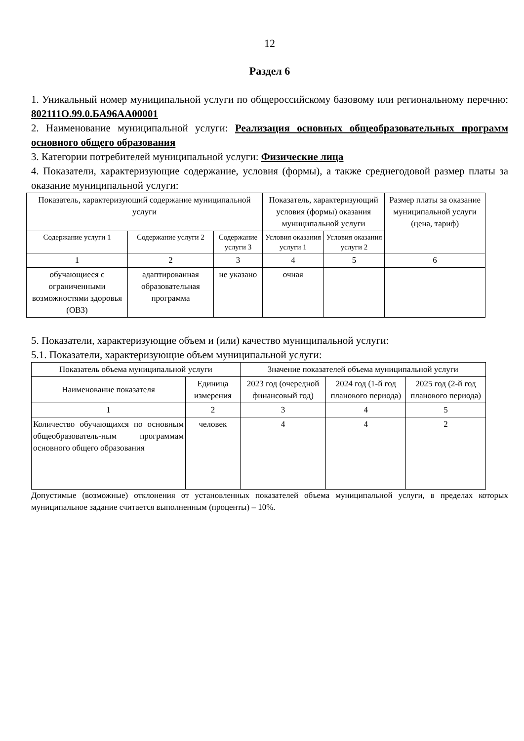12
Раздел 6
1. Уникальный номер муниципальной услуги по общероссийскому базовому или региональному перечню: 802111О.99.0.БА96АА00001
2. Наименование муниципальной услуги: Реализация основных общеобразовательных программ основного общего образования
3. Категории потребителей муниципальной услуги: Физические лица
4. Показатели, характеризующие содержание, условия (формы), а также среднегодовой размер платы за оказание муниципальной услуги:
| Показатель, характеризующий содержание муниципальной услуги | | | Показатель, характеризующий условия (формы) оказания муниципальной услуги | | Размер платы за оказание муниципальной услуги (цена, тариф) |
| --- | --- | --- | --- | --- | --- |
| Содержание услуги 1 | Содержание услуги 2 | Содержание услуги 3 | Условия оказания услуги 1 | Условия оказания услуги 2 | |
| 1 | 2 | 3 | 4 | 5 | 6 |
| обучающиеся с ограниченными возможностями здоровья (ОВЗ) | адаптированная образовательная программа | не указано | очная | | |
5. Показатели, характеризующие объем и (или) качество муниципальной услуги:
5.1. Показатели, характеризующие объем муниципальной услуги:
| Показатель объема муниципальной услуги | | Значение показателей объема муниципальной услуги | | |
| --- | --- | --- | --- | --- |
| Наименование показателя | Единица измерения | 2023 год (очередной финансовый год) | 2024 год (1-й год планового периода) | 2025 год (2-й год планового периода) |
| 1 | 2 | 3 | 4 | 5 |
| Количество обучающихся по основным общеобразователь-ным программам основного общего образования | человек | 4 | 4 | 2 |
Допустимые (возможные) отклонения от установленных показателей объема муниципальной услуги, в пределах которых муниципальное задание считается выполненным (проценты) – 10%.